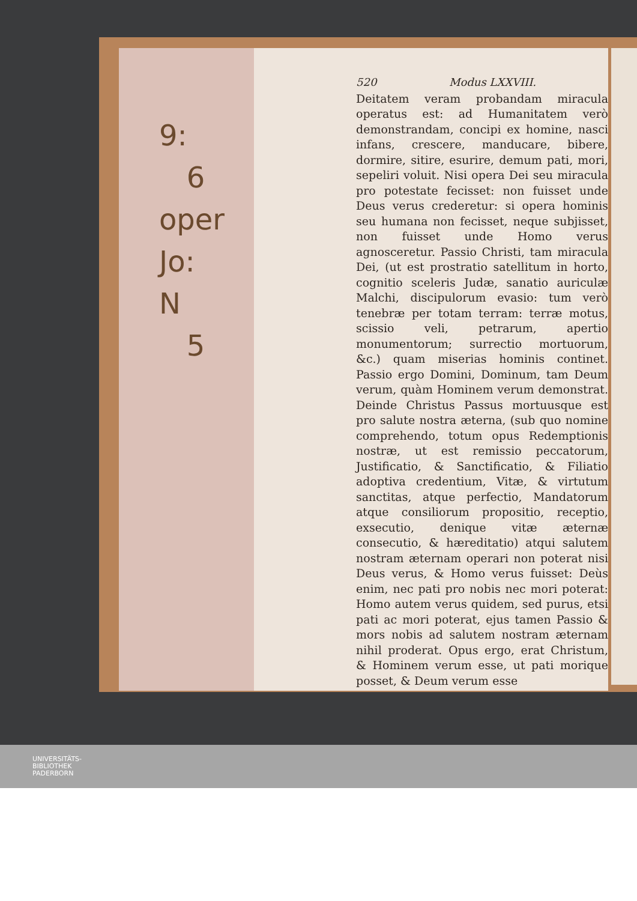9:
6
oper
Jo:
N
5
520 Modus LXXVIII.
Deitatem veram probandam miracula operatus est: ad Humanitatem verò demonstrandam, concipi ex homine, nasci infans, crescere, manducare, bibere, dormire, sitire, esurire, demum pati, mori, sepeliri voluit. Nisi opera Dei seu miracula pro potestate fecisset: non fuisset unde Deus verus crederetur: si opera hominis seu humana non fecisset, neque subjisset, non fuisset unde Homo verus agnosceretur. Passio Christi, tam miracula Dei, (ut est prostratio satellitum in horto, cognitio sceleris Judæ, sanatio auriculæ Malchi, discipulorum evasio: tum verò tenebræ per totam terram: terræ motus, scissio veli, petrarum, apertio monumentorum; surrectio mortuorum, &c.) quam miserias hominis continet. Passio ergo Domini, Dominum, tam Deum verum, quàm Hominem verum demonstrat. Deinde Christus Passus mortuusque est pro salute nostra æterna, (sub quo nomine comprehendo, totum opus Redemptionis nostræ, ut est remissio peccatorum, Justificatio, & Sanctificatio, & Filiatio adoptiva credentium, Vitæ, & virtutum sanctitas, atque perfectio, Mandatorum atque consiliorum propositio, receptio, exsecutio, denique vitæ æternæ consecutio, & hæreditatio) atqui salutem nostram æternam operari non poterat nisi Deus verus, & Homo verus fuisset: Deùs enim, nec pati pro nobis nec mori poterat: Homo autem verus quidem, sed purus, etsi pati ac mori poterat, ejus tamen Passio & mors nobis ad salutem nostram æternam nihil proderat. Opus ergo, erat Christum, & Hominem verum esse, ut pati morique posset, & Deum verum esse
UNIVERSITÄTS-
BIBLIOTHEK
PADERBORN